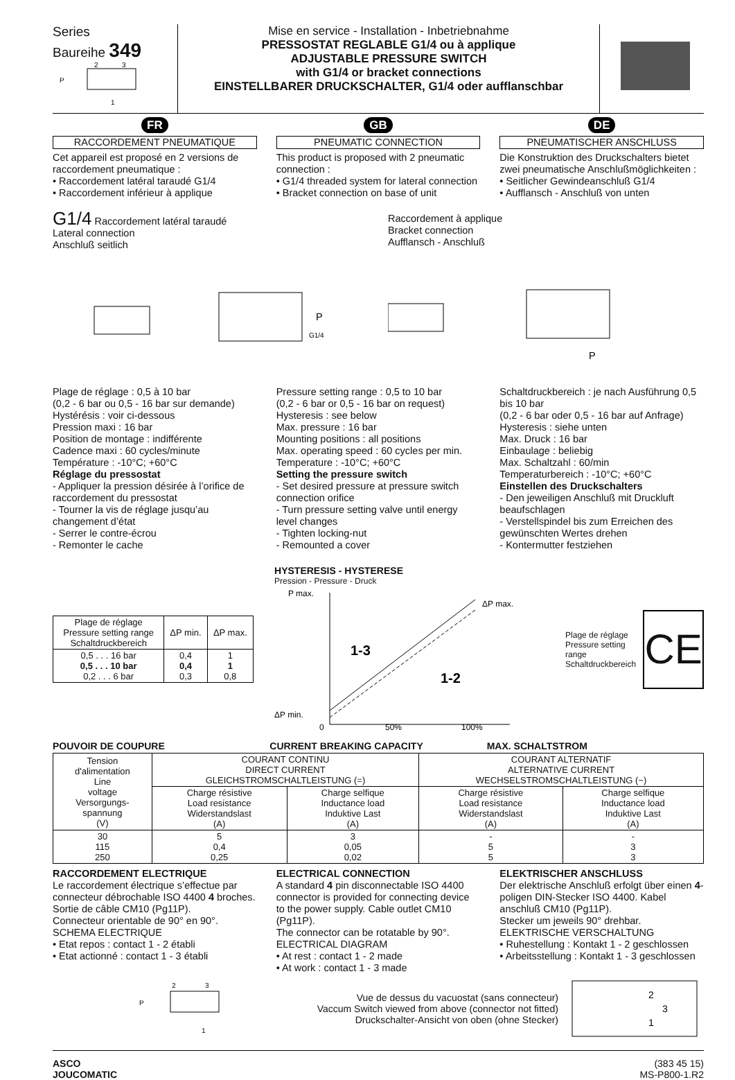Series
Baureihe 349
P
2
3
1
Mise en service - Installation - Inbetriebnahme
PRESSOSTAT REGLABLE G1/4 ou à applique
ADJUSTABLE PRESSURE SWITCH
with G1/4 or bracket connections
EINSTELLBARER DRUCKSCHALTER, G1/4 oder aufflanschbar
FR
RACCORDEMENT PNEUMATIQUE
Cet appareil est proposé en 2 versions de raccordement pneumatique :
• Raccordement latéral taraudé G1/4
• Raccordement inférieur à applique
GB
PNEUMATIC CONNECTION
This product is proposed with 2 pneumatic connection :
• G1/4 threaded system for lateral connection
• Bracket connection on base of unit
DE
PNEUMATISCHER ANSCHLUSS
Die Konstruktion des Druckschalters bietet zwei pneumatische Anschlußmöglichkeiten :
• Seitlicher Gewindeanschluß G1/4
• Aufflansch - Anschluß von unten
G1/4 Raccordement latéral taraudé
Lateral connection
Anschluß seitlich
P
G1/4
Raccordement à applique
Bracket connection
Aufflansch - Anschluß
P
Plage de réglage : 0,5 à 10 bar
(0,2 - 6 bar ou 0,5 - 16 bar sur demande)
Hystérésis : voir ci-dessous
Pression maxi : 16 bar
Position de montage : indifférente
Cadence maxi : 60 cycles/minute
Température : -10°C; +60°C
Réglage du pressostat
- Appliquer la pression désirée à l’orifice de raccordement du pressostat
- Tourner la vis de réglage jusqu’au changement d’état
- Serrer le contre-écrou
- Remonter le cache
Pressure setting range : 0,5 to 10 bar
(0,2 - 6 bar or 0,5 - 16 bar on request)
Hysteresis : see below
Max. pressure : 16 bar
Mounting positions : all positions
Max. operating speed : 60 cycles per min.
Temperature : -10°C; +60°C
Setting the pressure switch
- Set desired pressure at pressure switch connection orifice
- Turn pressure setting valve until energy level changes
- Tighten locking-nut
- Remounted a cover
Schaltdruckbereich : je nach Ausführung 0,5 bis 10 bar
(0,2 - 6 bar oder 0,5 - 16 bar auf Anfrage)
Hysteresis : siehe unten
Max. Druck : 16 bar
Einbaulage : beliebig
Max. Schaltzahl : 60/min
Temperaturbereich : -10°C; +60°C
Einstellen des Druckschalters
- Den jeweiligen Anschluß mit Druckluft beaufschlagen
- Verstellspindel bis zum Erreichen des gewünschten Wertes drehen
- Kontermutter festziehen
| Plage de réglage Pressure setting range Schaltdruckbereich | ΔP min. | ΔP max. |
| --- | --- | --- |
| 0,5 . . . 16 bar 0,5 . . . 10 bar 0,2 . . . 6 bar | 0,4 0,4 0,3 | 1 1 0,8 |
HYSTERESIS - HYSTERESE
Pression - Pressure - Druck
P max.
ΔP max.
1-3
1-2
ΔP min.
0
50%
100%
Plage de réglage
Pressure setting range
Schaltdruckbereich
CE
POUVOIR DE COUPURE CURRENT BREAKING CAPACITY MAX. SCHALTSTROM
| Tension d'alimentation Line voltage Versorgungs- spannung (V) | COURANT CONTINU DIRECT CURRENT GLEICHSTROMSCHALTLEISTUNG (=) | | COURANT ALTERNATIF ALTERNATIVE CURRENT WECHSELSTROMSCHALTLEISTUNG (~) | |
| | Charge résistive Load resistance Widerstandslast (A) | Charge selfique Inductance load Induktive Last (A) | Charge résistive Load resistance Widerstandslast (A) | Charge selfique Inductance load Induktive Last (A) |
| 30 115 250 | 5 0,4 0,25 | 3 0,05 0,02 | - 5 5 | - 3 3 |
RACCORDEMENT ELECTRIQUE
Le raccordement électrique s’effectue par connecteur débrochable ISO 4400 4 broches. Sortie de câble CM10 (Pg11P).
Connecteur orientable de 90° en 90°.
SCHEMA ELECTRIQUE
• Etat repos : contact 1 - 2 établi
• Etat actionné : contact 1 - 3 établi
ELECTRICAL CONNECTION
A standard 4 pin disconnectable ISO 4400 connector is provided for connecting device to the power supply. Cable outlet CM10 (Pg11P).
The connector can be rotatable by 90°.
ELECTRICAL DIAGRAM
• At rest : contact 1 - 2 made
• At work : contact 1 - 3 made
ELEKTRISCHER ANSCHLUSS
Der elektrische Anschluß erfolgt über einen 4-poligen DIN-Stecker ISO 4400. Kabel anschluß CM10 (Pg11P).
Stecker um jeweils 90° drehbar.
ELEKTRISCHE VERSCHALTUNG
• Ruhestellung : Kontakt 1 - 2 geschlossen
• Arbeitsstellung : Kontakt 1 - 3 geschlossen
2
3
P
1
Vue de dessus du vacuostat (sans connecteur)
Vaccum Switch viewed from above (connector not fitted)
Druckschalter-Ansicht von oben (ohne Stecker)
2
3
1
ASCO
JOUCOMATIC
(383 45 15)
MS-P800-1.R2